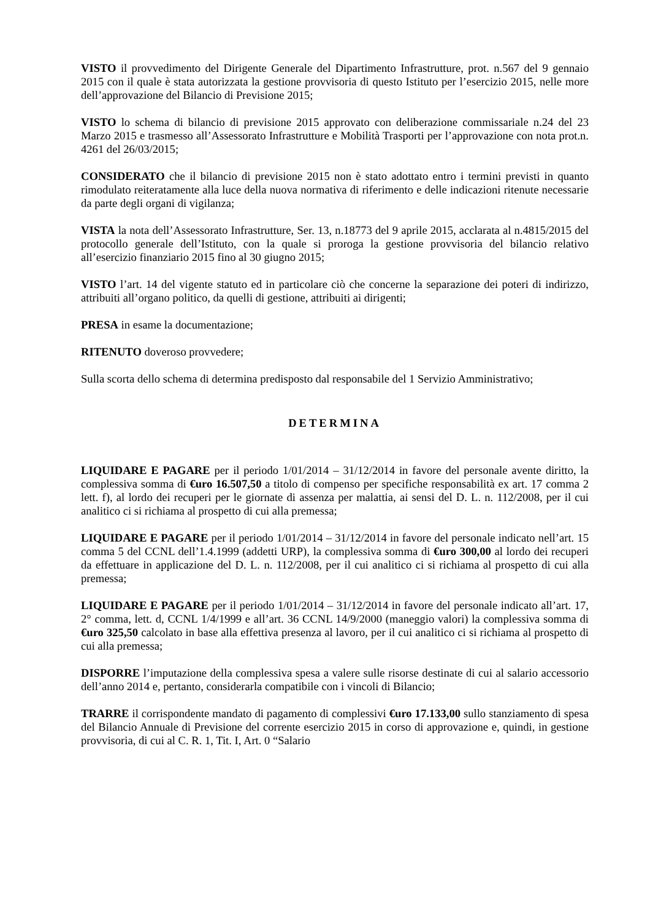VISTO il provvedimento del Dirigente Generale del Dipartimento Infrastrutture, prot. n.567 del 9 gennaio 2015 con il quale è stata autorizzata la gestione provvisoria di questo Istituto per l’esercizio 2015, nelle more dell’approvazione del Bilancio di Previsione 2015;
VISTO lo schema di bilancio di previsione 2015 approvato con deliberazione commissariale n.24 del 23 Marzo 2015 e trasmesso all’Assessorato Infrastrutture e Mobilità Trasporti per l’approvazione con nota prot.n. 4261 del 26/03/2015;
CONSIDERATO che il bilancio di previsione 2015 non è stato adottato entro i termini previsti in quanto rimodulato reiteratamente alla luce della nuova normativa di riferimento e delle indicazioni ritenute necessarie da parte degli organi di vigilanza;
VISTA la nota dell’Assessorato Infrastrutture, Ser. 13, n.18773 del 9 aprile 2015, acclarata al n.4815/2015 del protocollo generale dell’Istituto, con la quale si proroga la gestione provvisoria del bilancio relativo all’esercizio finanziario 2015 fino al 30 giugno 2015;
VISTO l’art. 14 del vigente statuto ed in particolare ciò che concerne la separazione dei poteri di indirizzo, attribuiti all’organo politico, da quelli di gestione, attribuiti ai dirigenti;
PRESA in esame la documentazione;
RITENUTO doveroso provvedere;
Sulla scorta dello schema di determina predisposto dal responsabile del 1 Servizio Amministrativo;
DETERMINA
LIQUIDARE E PAGARE per il periodo 1/01/2014 – 31/12/2014 in favore del personale avente diritto, la complessiva somma di €uro 16.507,50 a titolo di compenso per specifiche responsabilità ex art. 17 comma 2 lett. f), al lordo dei recuperi per le giornate di assenza per malattia, ai sensi del D. L. n. 112/2008, per il cui analitico ci si richiama al prospetto di cui alla premessa;
LIQUIDARE E PAGARE per il periodo 1/01/2014 – 31/12/2014 in favore del personale indicato nell’art. 15 comma 5 del CCNL dell’1.4.1999 (addetti URP), la complessiva somma di €uro 300,00 al lordo dei recuperi da effettuare in applicazione del D. L. n. 112/2008, per il cui analitico ci si richiama al prospetto di cui alla premessa;
LIQUIDARE E PAGARE per il periodo 1/01/2014 – 31/12/2014 in favore del personale indicato all’art. 17, 2° comma, lett. d, CCNL 1/4/1999 e all’art. 36 CCNL 14/9/2000 (maneggio valori) la complessiva somma di €uro 325,50 calcolato in base alla effettiva presenza al lavoro, per il cui analitico ci si richiama al prospetto di cui alla premessa;
DISPORRE l’imputazione della complessiva spesa a valere sulle risorse destinate di cui al salario accessorio dell’anno 2014 e, pertanto, considerarla compatibile con i vincoli di Bilancio;
TRARRE il corrispondente mandato di pagamento di complessivi €uro 17.133,00 sullo stanziamento di spesa del Bilancio Annuale di Previsione del corrente esercizio 2015 in corso di approvazione e, quindi, in gestione provvisoria, di cui al C. R. 1, Tit. I, Art. 0 “Salario